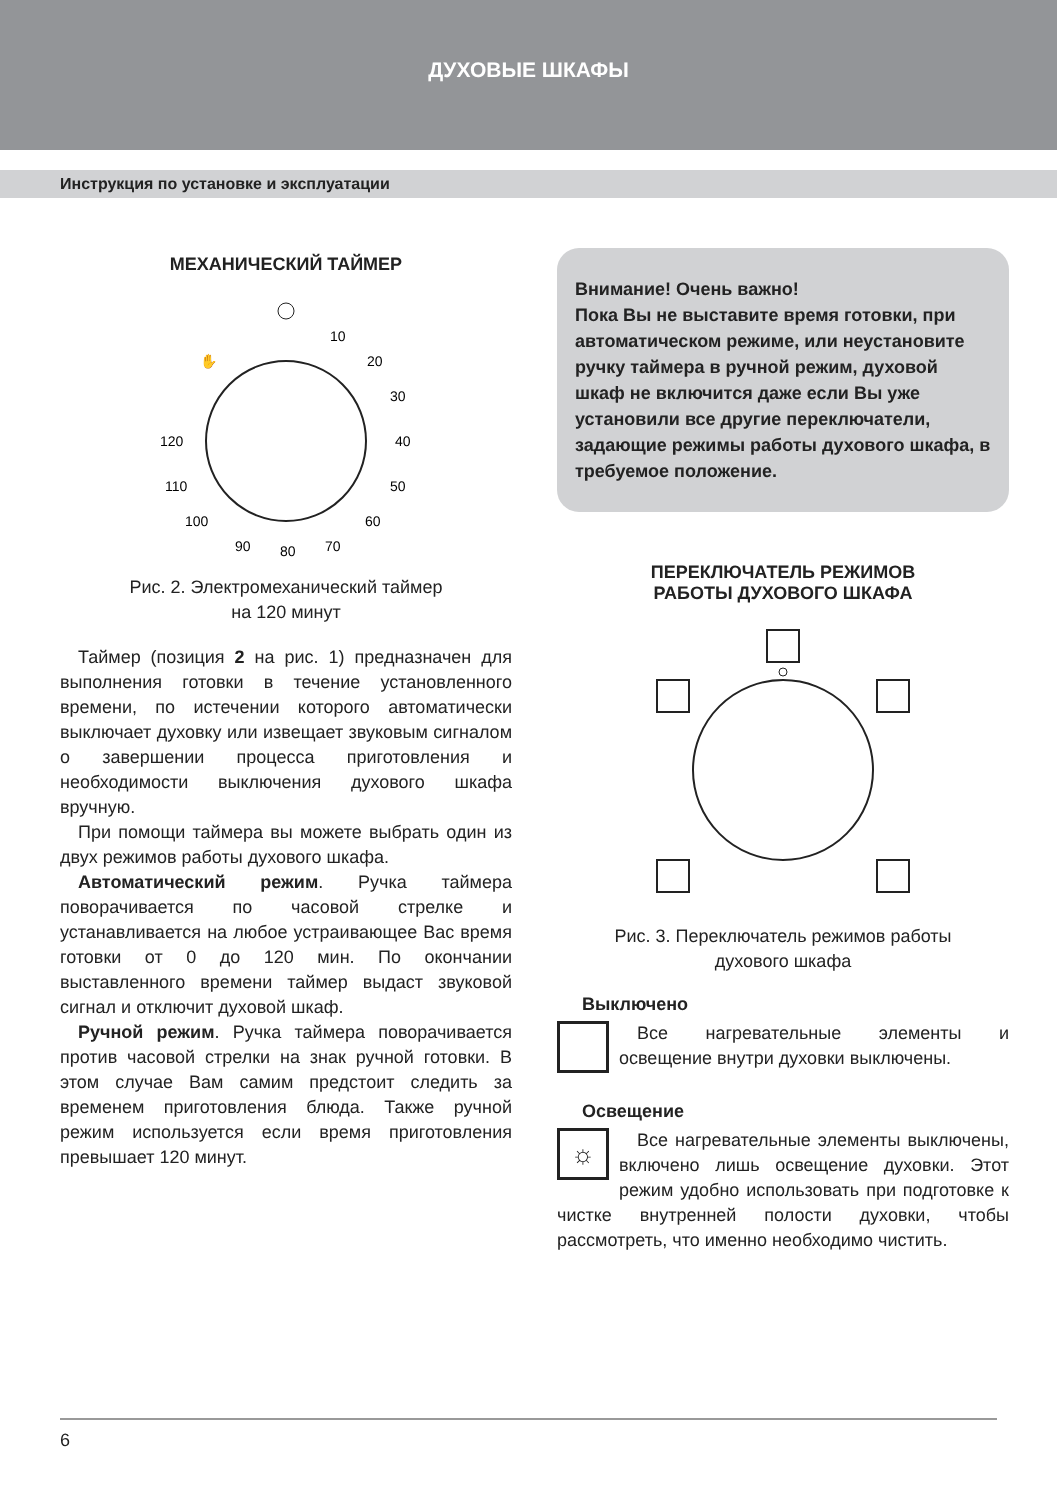ДУХОВЫЕ ШКАФЫ
Инструкция по установке и эксплуатации
МЕХАНИЧЕСКИЙ ТАЙМЕР
✋
10
20
30
40
50
60
70
80
90
100
110
120
Рис. 2. Электромеханический таймер
на 120 минут
Таймер (позиция 2 на рис. 1) предназначен для выполнения готовки в течение установленного времени, по истечении которого автоматически выключает духовку или извещает звуковым сигналом о завершении процесса приготовления и необходимости выключения духового шкафа вручную.
При помощи таймера вы можете выбрать один из двух режимов работы духового шкафа.
Автоматический режим. Ручка таймера поворачивается по часовой стрелке и устанавливается на любое устраивающее Вас время готовки от 0 до 120 мин. По окончании выставленного времени таймер выдаст звуковой сигнал и отключит духовой шкаф.
Ручной режим. Ручка таймера поворачивается против часовой стрелки на знак ручной готовки. В этом случае Вам самим предстоит следить за временем приготовления блюда. Также ручной режим используется если время приготовления превышает 120 минут.
Внимание! Очень важно!
Пока Вы не выставите время готовки, при автоматическом режиме, или неустановите ручку таймера в ручной режим, духовой шкаф не включится даже если Вы уже установили все другие переключатели, задающие режимы работы духового шкафа, в требуемое положение.
ПЕРЕКЛЮЧАТЕЛЬ РЕЖИМОВ
РАБОТЫ ДУХОВОГО ШКАФА
Рис. 3. Переключатель режимов работы
духового шкафа
Выключено
Все нагревательные элементы и освещение внутри духовки выключены.
Освещение
☼
Все нагревательные элементы выключены, включено лишь освещение духовки. Этот режим удобно использовать при подготовке к чистке внутренней полости духовки, чтобы рассмотреть, что именно необходимо чистить.
6